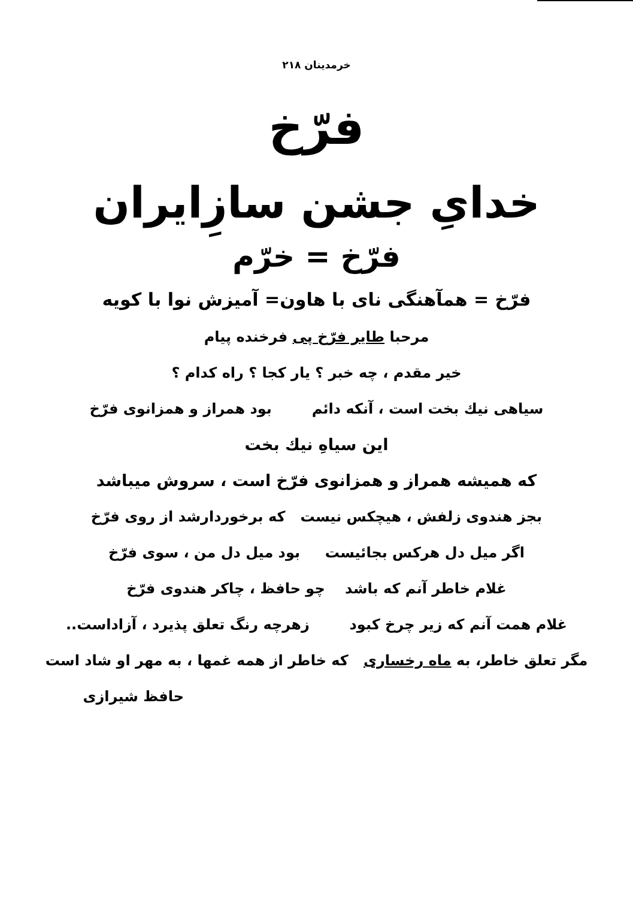خرمدینان ۲۱۸
فرّخ
خدایِ جشن سازِایران
فرّخ = خرّم
فرّخ = همآهنگی نای با هاون= آمیزش نوا با کویه
مرحبا طایر فرّخ پی فرخنده پیام
خیر مقدم ، چه خبر ؟ یار کجا ؟ راه کدام ؟
سیاهی نیك بخت است ، آنکه دائم بود همراز و همزانوی فرّخ
این سیاهِ نیك بخت
که همیشه همراز و همزانوی فرّخ است ، سروش میباشد
بجز هندوی زلفش ، هیچکس نیست که برخوردارشد از روی فرّخ
اگر میل دل هرکس بجائیست بود میل دل من ، سوی فرّخ
غلام خاطر آنم که باشد چو حافظ ، چاکر هندوی فرّخ
غلام همت آنم که زیر چرخ کبود زهرچه رنگ تعلق پذیرد ، آزاداست..
مگر تعلق خاطر، به ماه رخساری که خاطر از همه غمها ، به مهر او شاد است
حافظ شیرازی